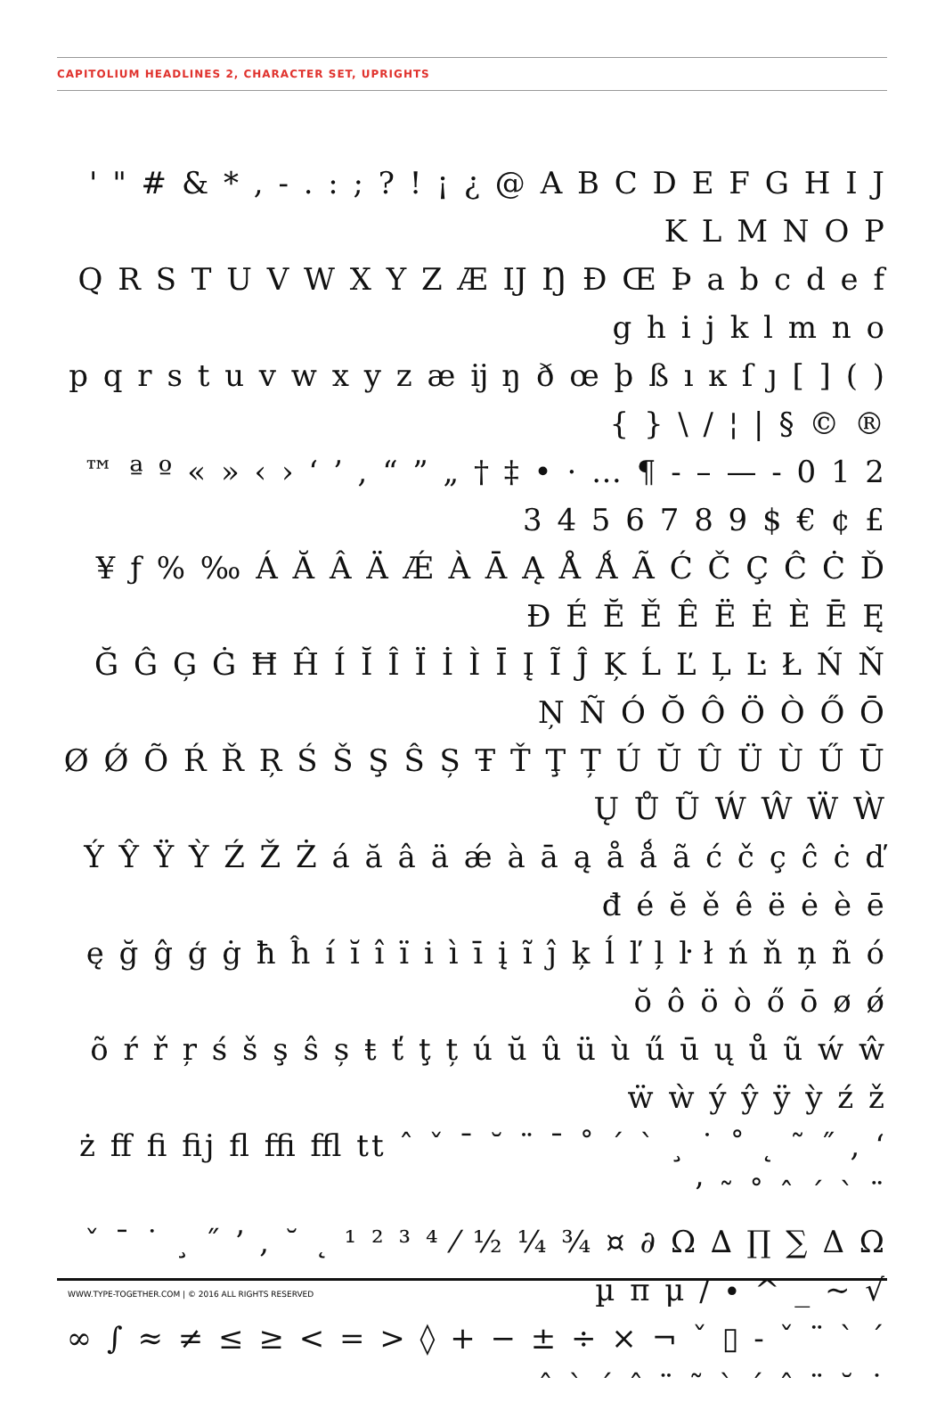CAPITOLIUM HEADLINES 2, CHARACTER SET, UPRIGHTS
' " # & * , - . : ; ? ! ¡ ¿ @ A B C D E F G H I J K L M N O P
Q R S T U V W X Y Z Æ Ĳ Ŋ Đ Œ Þ a b c d e f g h i j k l m n o
p q r s t u v w x y z æ ĳ ŋ ð œ þ ß ı ĸ ſ ȷ [ ] ( ) { } \ / ¦ | § © ®
™ ª º « » ‹ › ‘ ’ , “ ” „ † ‡ • · … ¶ - – — ‐ 0 1 2 3 4 5 6 7 8 9 $ € ¢ £
¥ ƒ % ‰ Á Ă Â Ä Ǽ À Ā Ą Å Ǻ Ã Ć Č Ç Ĉ Ċ Ď Ð É Ĕ Ě Ê Ë Ė È Ē Ę
Ğ Ĝ Ģ Ġ Ħ Ĥ Í Ĭ Î Ï İ Ì Ī Į Ĩ Ĵ Ķ Ĺ Ľ Ļ Ŀ Ł Ń Ň Ņ Ñ Ó Ŏ Ô Ö Ò Ő Ō
Ø Ǿ Õ Ŕ Ř Ŗ Ś Š Ş Ŝ Ș Ŧ Ť Ţ Ț Ú Ŭ Û Ü Ù Ű Ū Ų Ů Ũ Ẃ Ŵ Ẅ Ẁ
Ý Ŷ Ÿ Ỳ Ź Ž Ż á ă â ä ǽ à ā ą å ǻ ã ć č ç ĉ ċ ď đ é ĕ ě ê ë ė è ē
ę ğ ĝ ģ ġ ħ ĥ í ĭ î ï i ì ī į ĩ ĵ ķ ĺ ľ ļ ŀ ł ń ň ņ ñ ó ŏ ô ö ò ő ō ø ǿ
õ ŕ ř ŗ ś š ş ŝ ș ŧ ť ţ ț ú ŭ û ü ù ű ū ų ů ũ ẃ ŵ ẅ ẁ ý ŷ ÿ ỳ ź ž
ż ﬀ ﬁ ﬁj ﬂ ﬃ ﬄ tt ˆ ˇ ˉ ˘ ¨ ˉ ˚ ´ ` ¸ ˙ ˚ ˛ ˜ ˝ , ‘ ’ ˜ ˚ ˆ ´ ` ¨
ˇ ˉ ˙ ¸ ˝ ’ , ˘ ˛ ¹ ² ³ ⁴ ⁄ ½ ¼ ¾ ¤ ∂ Ω ∆ ∏ ∑ Δ Ω µ π μ ∕ ∙ ^ _ ~ √
∞ ∫ ≈ ≠ ≤ ≥ < = > ◊ + − ± ÷ × ¬ ˇ ▯ - ˇ ¨ ` ´ ˆ ` ´ ˆ ¨ ˜ ` ´ ˆ ¨ ˘ ˙
WWW.TYPE-TOGETHER.COM | © 2016 ALL RIGHTS RESERVED